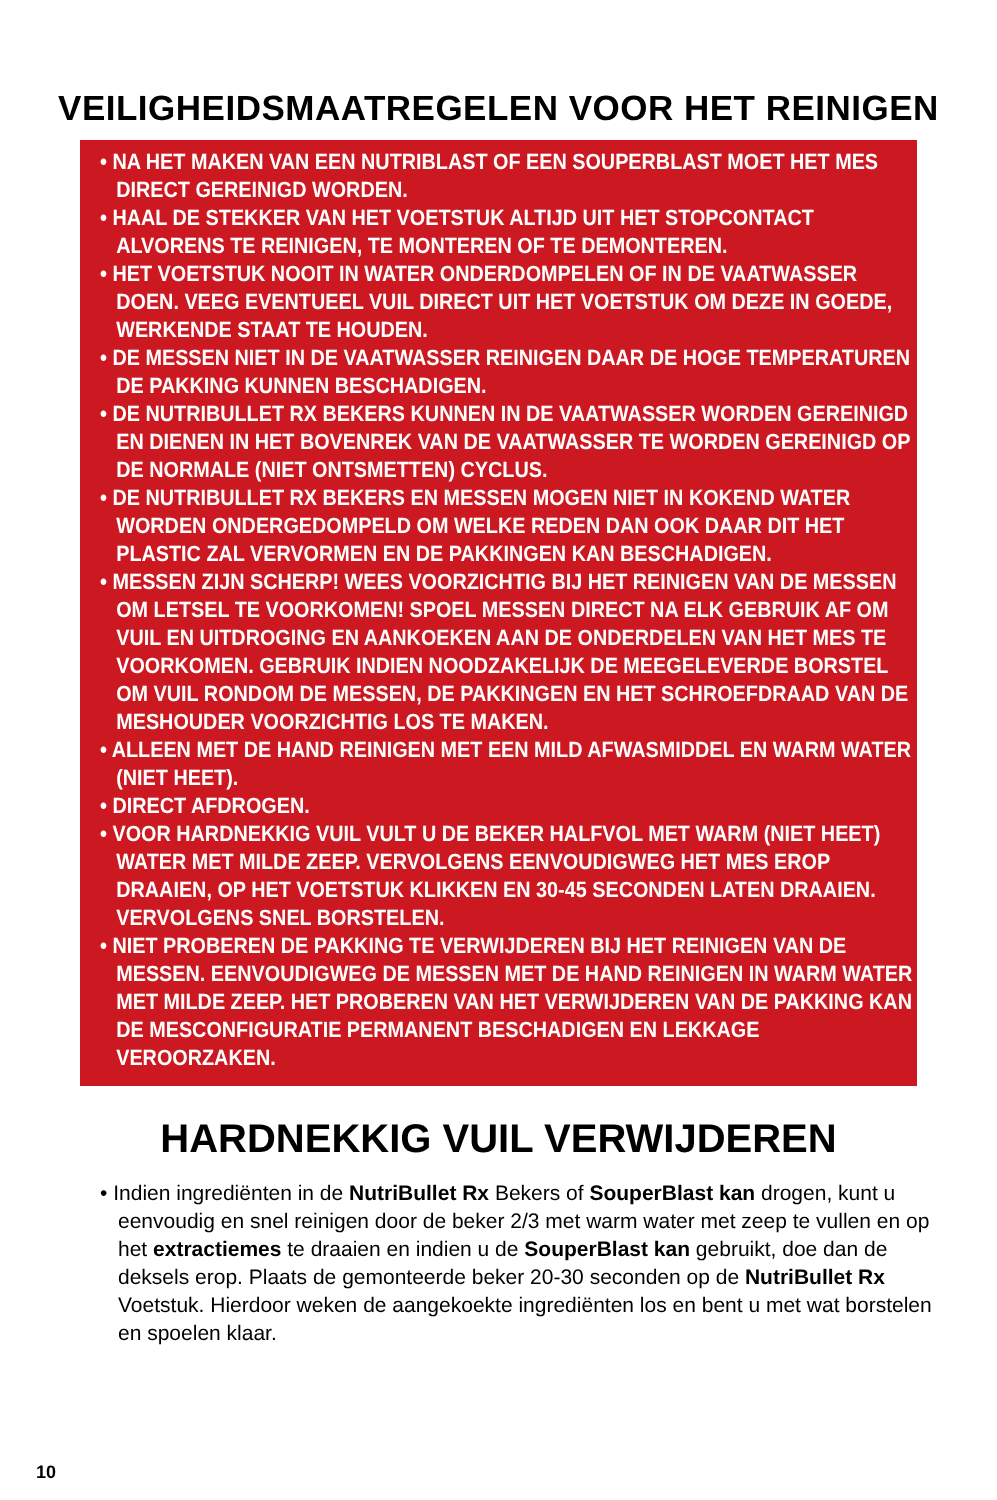VEILIGHEIDSMAATREGELEN VOOR HET REINIGEN
• NA HET MAKEN VAN EEN NUTRIBLAST OF EEN SOUPERBLAST MOET HET MES DIRECT GEREINIGD WORDEN.
• HAAL DE STEKKER VAN HET VOETSTUK ALTIJD UIT HET STOPCONTACT ALVORENS TE REINIGEN, TE MONTEREN OF TE DEMONTEREN.
• HET VOETSTUK NOOIT IN WATER ONDERDOMPELEN OF IN DE VAATWASSER DOEN. VEEG EVENTUEEL VUIL DIRECT UIT HET VOETSTUK OM DEZE IN GOEDE, WERKENDE STAAT TE HOUDEN.
• DE MESSEN NIET IN DE VAATWASSER REINIGEN DAAR DE HOGE TEMPERATUREN DE PAKKING KUNNEN BESCHADIGEN.
• DE NUTRIBULLET RX BEKERS KUNNEN IN DE VAATWASSER WORDEN GEREINIGD EN DIENEN IN HET BOVENREK VAN DE VAATWASSER TE WORDEN GEREINIGD OP DE NORMALE (NIET ONTSMETTEN) CYCLUS.
• DE NUTRIBULLET RX BEKERS EN MESSEN MOGEN NIET IN KOKEND WATER WORDEN ONDERGEDOMPELD OM WELKE REDEN DAN OOK DAAR DIT HET PLASTIC ZAL VERVORMEN EN DE PAKKINGEN KAN BESCHADIGEN.
• MESSEN ZIJN SCHERP! WEES VOORZICHTIG BIJ HET REINIGEN VAN DE MESSEN OM LETSEL TE VOORKOMEN! SPOEL MESSEN DIRECT NA ELK GEBRUIK AF OM VUIL EN UITDROGING EN AANKOEKEN AAN DE ONDERDELEN VAN HET MES TE VOORKOMEN. GEBRUIK INDIEN NOODZAKELIJK DE MEEGELEVERDE BORSTEL OM VUIL RONDOM DE MESSEN, DE PAKKINGEN EN HET SCHROEFDRAAD VAN DE MESHOUDER VOORZICHTIG LOS TE MAKEN.
• ALLEEN MET DE HAND REINIGEN MET EEN MILD AFWASMIDDEL EN WARM WATER (NIET HEET).
• DIRECT AFDROGEN.
• VOOR HARDNEKKIG VUIL VULT U DE BEKER HALFVOL MET WARM (NIET HEET) WATER MET MILDE ZEEP. VERVOLGENS EENVOUDIGWEG HET MES EROP DRAAIEN, OP HET VOETSTUK KLIKKEN EN 30-45 SECONDEN LATEN DRAAIEN. VERVOLGENS SNEL BORSTELEN.
• NIET PROBEREN DE PAKKING TE VERWIJDEREN BIJ HET REINIGEN VAN DE MESSEN. EENVOUDIGWEG DE MESSEN MET DE HAND REINIGEN IN WARM WATER MET MILDE ZEEP. HET PROBEREN VAN HET VERWIJDEREN VAN DE PAKKING KAN DE MESCONFIGURATIE PERMANENT BESCHADIGEN EN LEKKAGE VEROORZAKEN.
HARDNEKKIG VUIL VERWIJDEREN
• Indien ingrediënten in de NutriBullet Rx Bekers of SouperBlast kan drogen, kunt u eenvoudig en snel reinigen door de beker 2/3 met warm water met zeep te vullen en op het extractiemes te draaien en indien u de SouperBlast kan gebruikt, doe dan de deksels erop. Plaats de gemonteerde beker 20-30 seconden op de NutriBullet Rx Voetstuk. Hierdoor weken de aangekoekte ingrediënten los en bent u met wat borstelen en spoelen klaar.
10